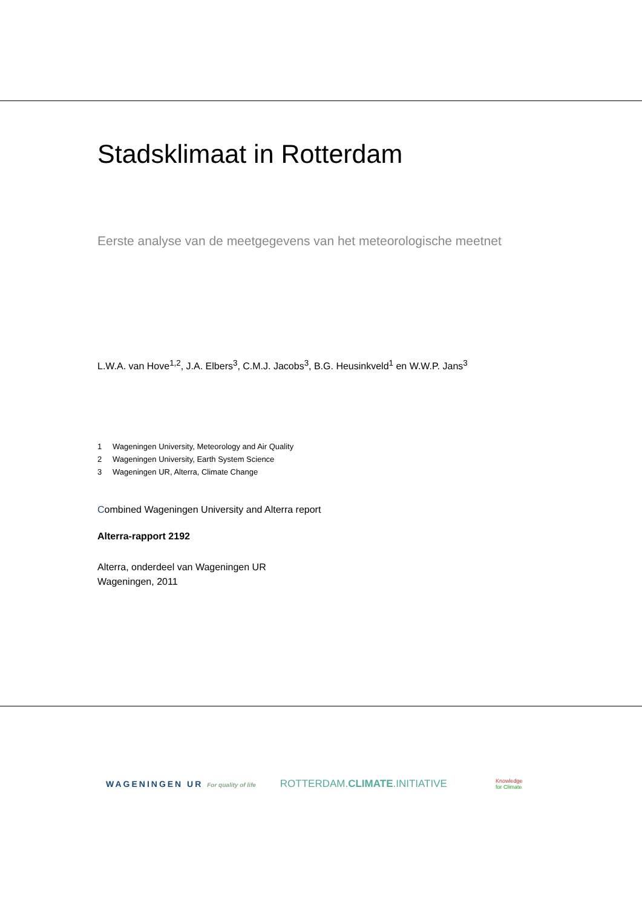Stadsklimaat in Rotterdam
Eerste analyse van de meetgegevens van het meteorologische meetnet
L.W.A. van Hove<sup>1,2</sup>, J.A. Elbers<sup>3</sup>, C.M.J. Jacobs<sup>3</sup>, B.G. Heusinkveld<sup>1</sup> en W.W.P. Jans<sup>3</sup>
1 Wageningen University, Meteorology and Air Quality
2 Wageningen University, Earth System Science
3 Wageningen UR, Alterra, Climate Change
Combined Wageningen University and Alterra report
Alterra-rapport 2192
Alterra, onderdeel van Wageningen UR
Wageningen, 2011
WAGENINGEN UR For quality of life
ROTTERDAM.CLIMATE.INITIATIVE
Knowledge
for Climate